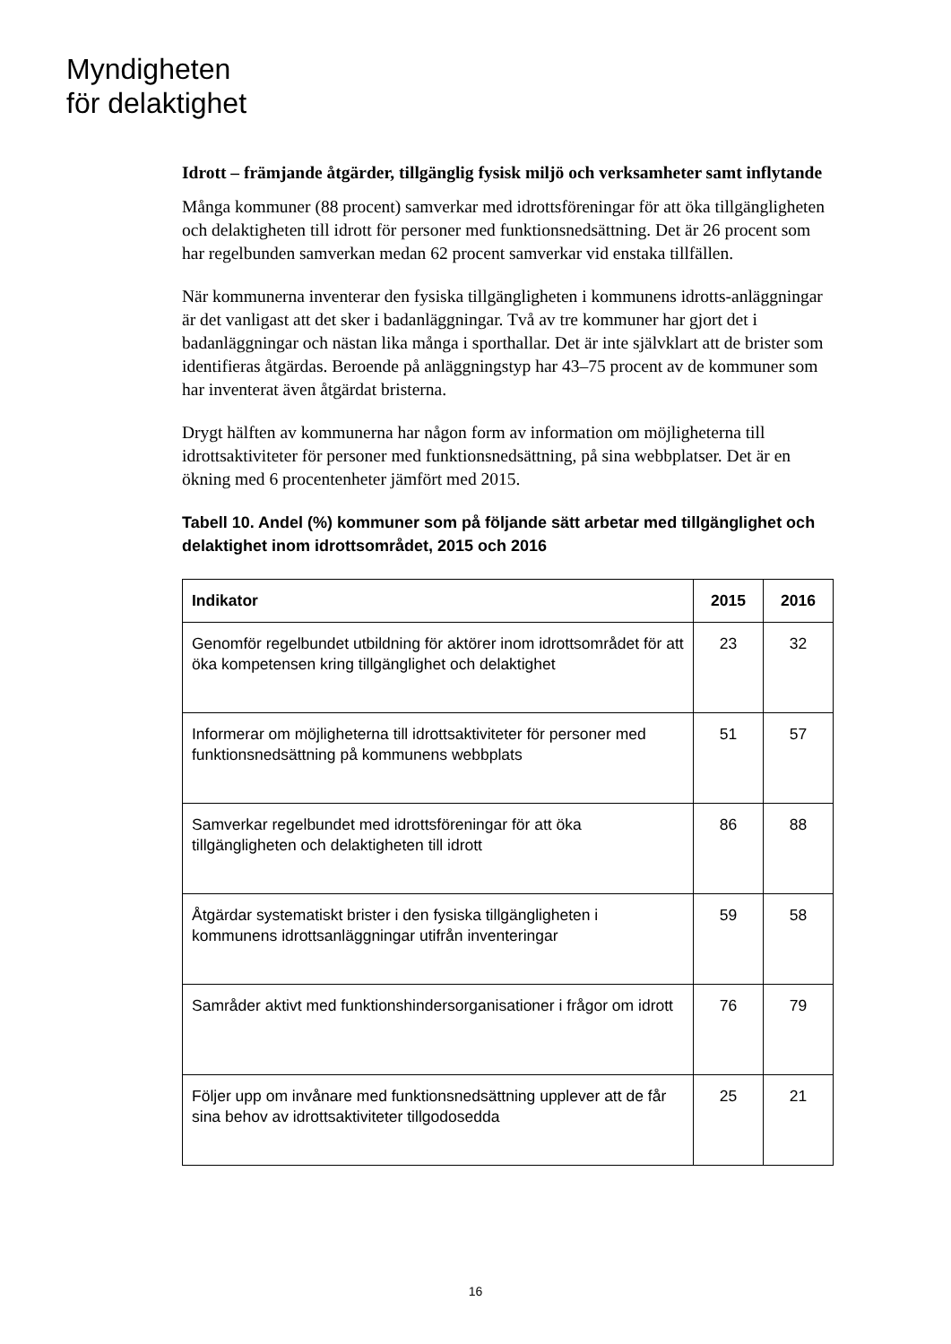Myndigheten
för delaktighet
Idrott – främjande åtgärder, tillgänglig fysisk miljö och verksamheter samt inflytande
Många kommuner (88 procent) samverkar med idrottsföreningar för att öka tillgängligheten och delaktigheten till idrott för personer med funktionsnedsättning. Det är 26 procent som har regelbunden samverkan medan 62 procent samverkar vid enstaka tillfällen.
När kommunerna inventerar den fysiska tillgängligheten i kommunens idrotts-anläggningar är det vanligast att det sker i badanläggningar. Två av tre kommuner har gjort det i badanläggningar och nästan lika många i sporthallar. Det är inte självklart att de brister som identifieras åtgärdas. Beroende på anläggningstyp har 43–75 procent av de kommuner som har inventerat även åtgärdat bristerna.
Drygt hälften av kommunerna har någon form av information om möjligheterna till idrottsaktiviteter för personer med funktionsnedsättning, på sina webbplatser. Det är en ökning med 6 procentenheter jämfört med 2015.
Tabell 10. Andel (%) kommuner som på följande sätt arbetar med tillgänglighet och delaktighet inom idrottsområdet, 2015 och 2016
| Indikator | 2015 | 2016 |
| --- | --- | --- |
| Genomför regelbundet utbildning för aktörer inom idrottsområdet för att öka kompetensen kring tillgänglighet och delaktighet | 23 | 32 |
| Informerar om möjligheterna till idrottsaktiviteter för personer med funktionsnedsättning på kommunens webbplats | 51 | 57 |
| Samverkar regelbundet med idrottsföreningar för att öka tillgängligheten och delaktigheten till idrott | 86 | 88 |
| Åtgärdar systematiskt brister i den fysiska tillgängligheten i kommunens idrottsanläggningar utifrån inventeringar | 59 | 58 |
| Samråder aktivt med funktionshindersorganisationer i frågor om idrott | 76 | 79 |
| Följer upp om invånare med funktionsnedsättning upplever att de får sina behov av idrottsaktiviteter tillgodosedda | 25 | 21 |
16